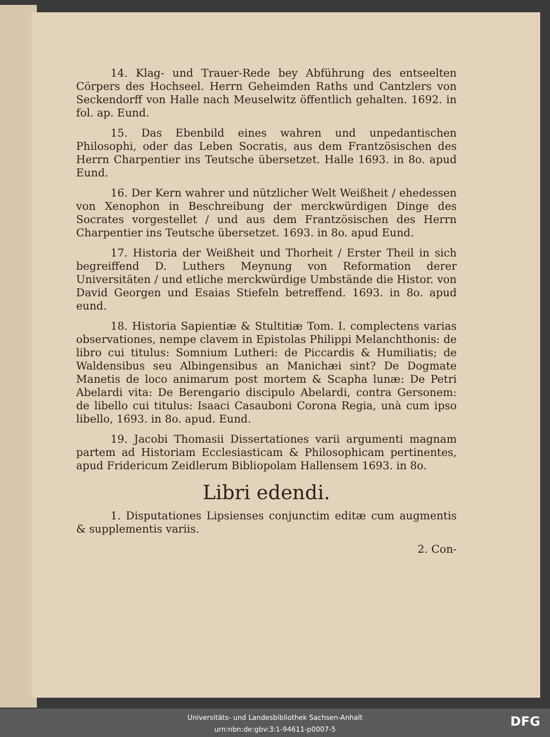14. Klag- und Trauer-Rede bey Abführung des entseelten Cörpers des Hochseel. Herrn Geheimden Raths und Cantzlers von Seckendorff von Halle nach Meuselwitz öffentlich gehalten. 1692. in fol. ap. Eund.
15. Das Ebenbild eines wahren und unpedantischen Philosophi, oder das Leben Socratis, aus dem Frantzösischen des Herrn Charpentier ins Teutsche übersetzet. Halle 1693. in 8o. apud Eund.
16. Der Kern wahrer und nützlicher Welt Weißheit / ehedessen von Xenophon in Beschreibung der merckwürdigen Dinge des Socrates vorgestellet / und aus dem Frantzösischen des Herrn Charpentier ins Teutsche übersetzet. 1693. in 8o. apud Eund.
17. Historia der Weißheit und Thorheit / Erster Theil in sich begreiffend D. Luthers Meynung von Reformation derer Universitäten / und etliche merckwürdige Umbstände die Histor. von David Georgen und Esaias Stiefeln betreffend. 1693. in 8o. apud eund.
18. Historia Sapientiæ & Stultitiæ Tom. I. complectens varias observationes, nempe clavem in Epistolas Philippi Melanchthonis: de libro cui titulus: Somnium Lutheri: de Piccardis & Humiliatis; de Waldensibus seu Albingensibus an Manichæi sint? De Dogmate Manetis de loco animarum post mortem & Scapha lunæ: De Petri Abelardi vita: De Berengario discipulo Abelardi, contra Gersonem: de libello cui titulus: Isaaci Casauboni Corona Regia, unà cum ipso libello, 1693. in 8o. apud. Eund.
19. Jacobi Thomasii Dissertationes varii argumenti magnam partem ad Historiam Ecclesiasticam & Philosophicam pertinentes, apud Fridericum Zeidlerum Bibliopolam Hallensem 1693. in 8o.
Libri edendi.
1. Disputationes Lipsienses conjunctim editæ cum augmentis & supplementis variis.
2. Con-
Universitäts- und Landesbibliothek Sachsen-Anhalt
urn:nbn:de:gbv:3:1-94611-p0007-5
DFG